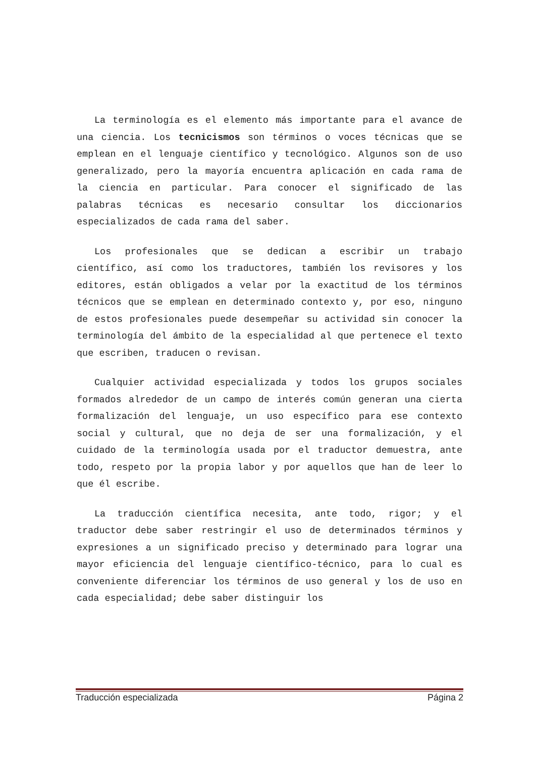La terminología es el elemento más importante para el avance de una ciencia. Los tecnicismos son términos o voces técnicas que se emplean en el lenguaje científico y tecnológico. Algunos son de uso generalizado, pero la mayoría encuentra aplicación en cada rama de la ciencia en particular. Para conocer el significado de las palabras técnicas es necesario consultar los diccionarios especializados de cada rama del saber.
Los profesionales que se dedican a escribir un trabajo científico, así como los traductores, también los revisores y los editores, están obligados a velar por la exactitud de los términos técnicos que se emplean en determinado contexto y, por eso, ninguno de estos profesionales puede desempeñar su actividad sin conocer la terminología del ámbito de la especialidad al que pertenece el texto que escriben, traducen o revisan.
Cualquier actividad especializada y todos los grupos sociales formados alrededor de un campo de interés común generan una cierta formalización del lenguaje, un uso específico para ese contexto social y cultural, que no deja de ser una formalización, y el cuidado de la terminología usada por el traductor demuestra, ante todo, respeto por la propia labor y por aquellos que han de leer lo que él escribe.
La traducción científica necesita, ante todo, rigor; y el traductor debe saber restringir el uso de determinados términos y expresiones a un significado preciso y determinado para lograr una mayor eficiencia del lenguaje científico-técnico, para lo cual es conveniente diferenciar los términos de uso general y los de uso en cada especialidad; debe saber distinguir los
Traducción especializada Página 2